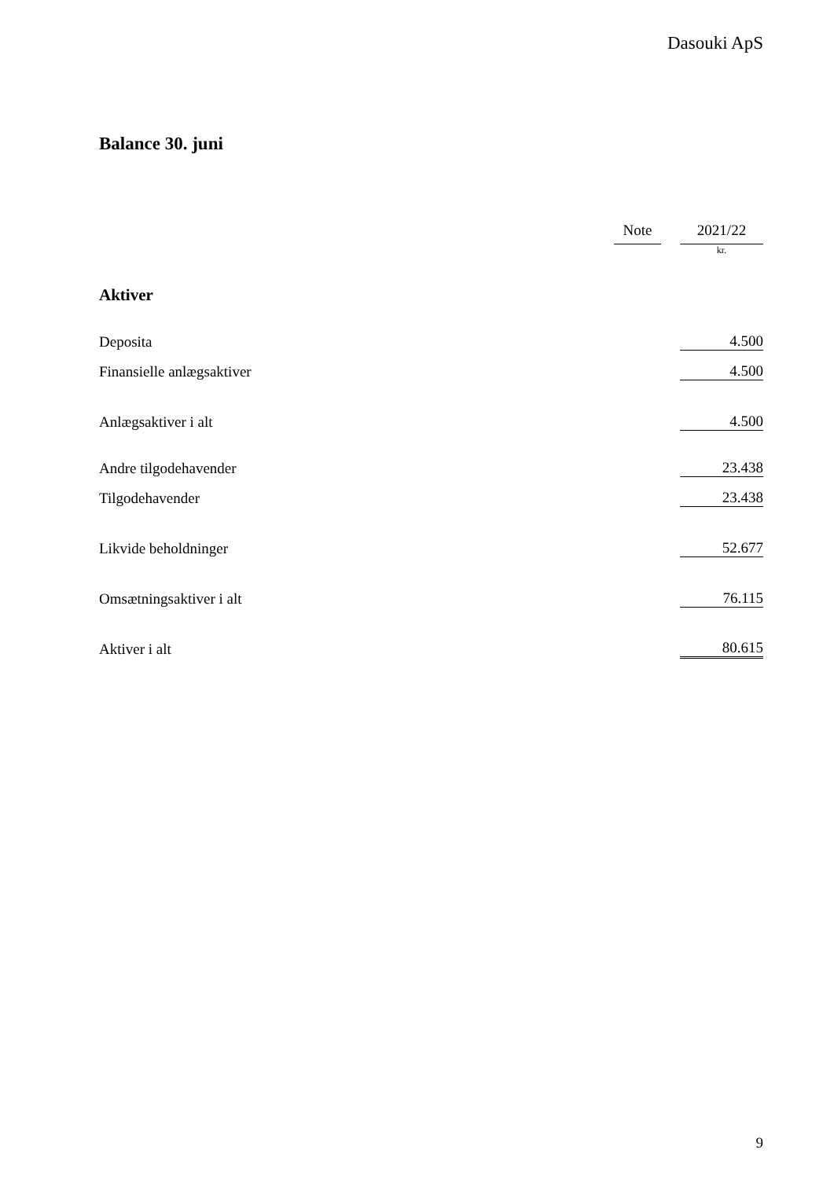Dasouki ApS
Balance 30. juni
| | Note | | 2021/22 |
| | | | kr. |
| Aktiver | | | |
| Deposita | | | 4.500 |
| Finansielle anlægsaktiver | | | 4.500 |
| Anlægsaktiver i alt | | | 4.500 |
| Andre tilgodehavender | | | 23.438 |
| Tilgodehavender | | | 23.438 |
| Likvide beholdninger | | | 52.677 |
| Omsætningsaktiver i alt | | | 76.115 |
| Aktiver i alt | | | 80.615 |
9